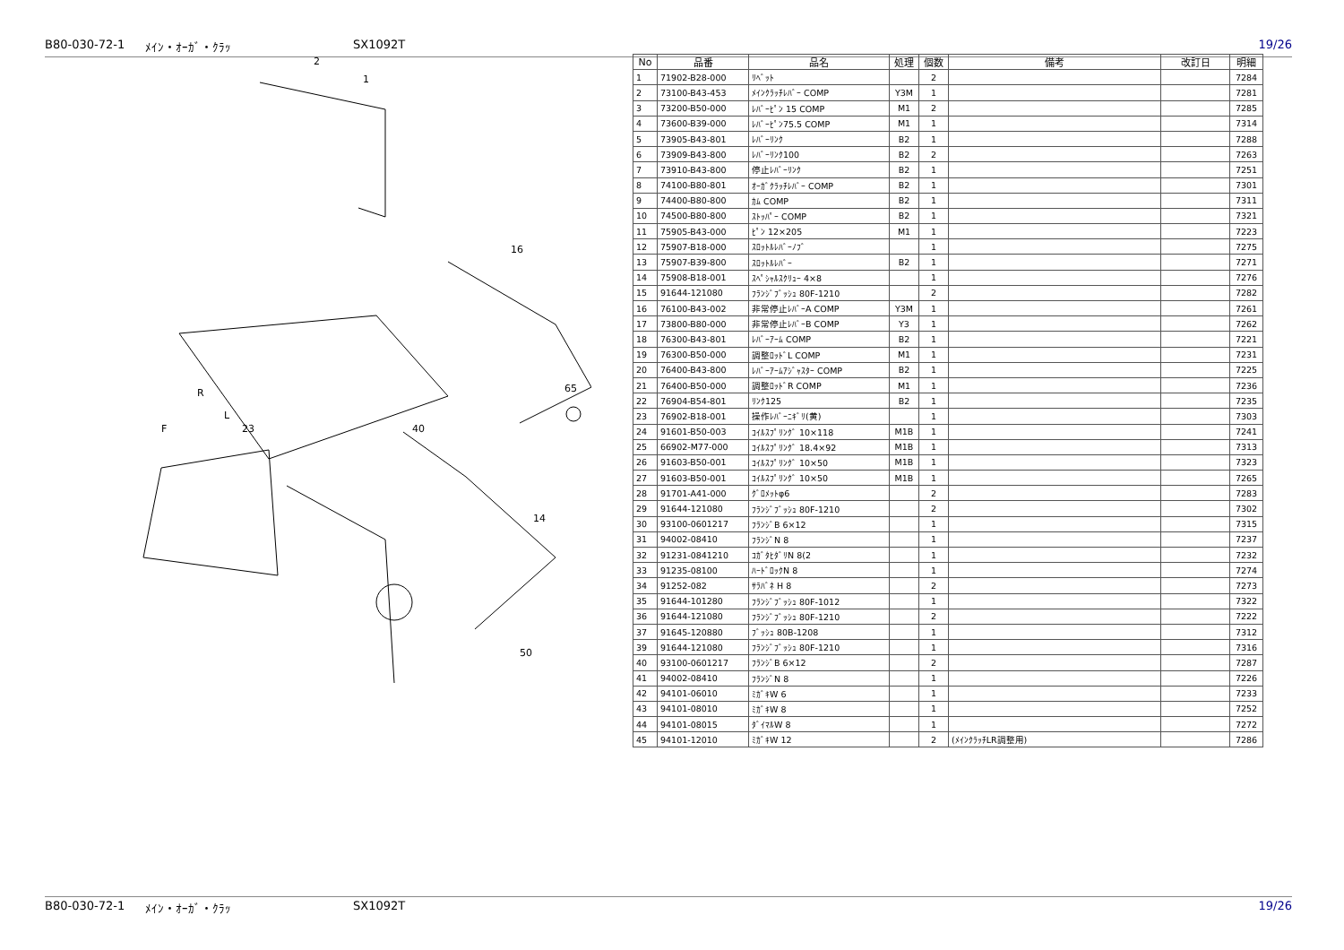B80-030-72-1 ﾒｲﾝ・ｵｰｶﾞ・ｸﾗｯ SX1092T 19/26
2
1
16
R
F
L
23
40
65
14
50
| No | 品番 | 品名 | 処理 | 個数 | 備考 | 改訂日 | 明細 |
| --- | --- | --- | --- | --- | --- | --- | --- |
| 1 | 71902-B28-000 | ﾘﾍﾞｯﾄ | | 2 | | | 7284 |
| 2 | 73100-B43-453 | ﾒｲﾝｸﾗｯﾁﾚﾊﾞｰ COMP | Y3M | 1 | | | 7281 |
| 3 | 73200-B50-000 | ﾚﾊﾞｰﾋﾟﾝ 15 COMP | M1 | 2 | | | 7285 |
| 4 | 73600-B39-000 | ﾚﾊﾞｰﾋﾟﾝ75.5 COMP | M1 | 1 | | | 7314 |
| 5 | 73905-B43-801 | ﾚﾊﾞｰﾘﾝｸ | B2 | 1 | | | 7288 |
| 6 | 73909-B43-800 | ﾚﾊﾞｰﾘﾝｸ100 | B2 | 2 | | | 7263 |
| 7 | 73910-B43-800 | 停止ﾚﾊﾞｰﾘﾝｸ | B2 | 1 | | | 7251 |
| 8 | 74100-B80-801 | ｵｰｶﾞｸﾗｯﾁﾚﾊﾞｰ COMP | B2 | 1 | | | 7301 |
| 9 | 74400-B80-800 | ｶﾑ COMP | B2 | 1 | | | 7311 |
| 10 | 74500-B80-800 | ｽﾄｯﾊﾟｰ COMP | B2 | 1 | | | 7321 |
| 11 | 75905-B43-000 | ﾋﾟﾝ 12×205 | M1 | 1 | | | 7223 |
| 12 | 75907-B18-000 | ｽﾛｯﾄﾙﾚﾊﾞｰﾉﾌﾞ | | 1 | | | 7275 |
| 13 | 75907-B39-800 | ｽﾛｯﾄﾙﾚﾊﾞｰ | B2 | 1 | | | 7271 |
| 14 | 75908-B18-001 | ｽﾍﾟｼｬﾙｽｸﾘｭｰ 4×8 | | 1 | | | 7276 |
| 15 | 91644-121080 | ﾌﾗﾝｼﾞﾌﾞｯｼｭ 80F-1210 | | 2 | | | 7282 |
| 16 | 76100-B43-002 | 非常停止ﾚﾊﾞｰA COMP | Y3M | 1 | | | 7261 |
| 17 | 73800-B80-000 | 非常停止ﾚﾊﾞｰB COMP | Y3 | 1 | | | 7262 |
| 18 | 76300-B43-801 | ﾚﾊﾞｰｱｰﾑ COMP | B2 | 1 | | | 7221 |
| 19 | 76300-B50-000 | 調整ﾛｯﾄﾞL COMP | M1 | 1 | | | 7231 |
| 20 | 76400-B43-800 | ﾚﾊﾞｰｱｰﾑｱｼﾞｬｽﾀｰ COMP | B2 | 1 | | | 7225 |
| 21 | 76400-B50-000 | 調整ﾛｯﾄﾞR COMP | M1 | 1 | | | 7236 |
| 22 | 76904-B54-801 | ﾘﾝｸ125 | B2 | 1 | | | 7235 |
| 23 | 76902-B18-001 | 操作ﾚﾊﾞｰﾆｷﾞﾘ(黄) | | 1 | | | 7303 |
| 24 | 91601-B50-003 | ｺｲﾙｽﾌﾟﾘﾝｸﾞ 10×118 | M1B | 1 | | | 7241 |
| 25 | 66902-M77-000 | ｺｲﾙｽﾌﾟﾘﾝｸﾞ 18.4×92 | M1B | 1 | | | 7313 |
| 26 | 91603-B50-001 | ｺｲﾙｽﾌﾟﾘﾝｸﾞ 10×50 | M1B | 1 | | | 7323 |
| 27 | 91603-B50-001 | ｺｲﾙｽﾌﾟﾘﾝｸﾞ 10×50 | M1B | 1 | | | 7265 |
| 28 | 91701-A41-000 | ｸﾞﾛﾒｯﾄφ6 | | 2 | | | 7283 |
| 29 | 91644-121080 | ﾌﾗﾝｼﾞﾌﾞｯｼｭ 80F-1210 | | 2 | | | 7302 |
| 30 | 93100-0601217 | ﾌﾗﾝｼﾞB 6×12 | | 1 | | | 7315 |
| 31 | 94002-08410 | ﾌﾗﾝｼﾞN 8 | | 1 | | | 7237 |
| 32 | 91231-0841210 | ｺｶﾞﾀﾋﾀﾞﾘN 8(2 | | 1 | | | 7232 |
| 33 | 91235-08100 | ﾊｰﾄﾞﾛｯｸN 8 | | 1 | | | 7274 |
| 34 | 91252-082 | ｻﾗﾊﾞﾈ H 8 | | 2 | | | 7273 |
| 35 | 91644-101280 | ﾌﾗﾝｼﾞﾌﾞｯｼｭ 80F-1012 | | 1 | | | 7322 |
| 36 | 91644-121080 | ﾌﾗﾝｼﾞﾌﾞｯｼｭ 80F-1210 | | 2 | | | 7222 |
| 37 | 91645-120880 | ﾌﾞｯｼｭ 80B-1208 | | 1 | | | 7312 |
| 39 | 91644-121080 | ﾌﾗﾝｼﾞﾌﾞｯｼｭ 80F-1210 | | 1 | | | 7316 |
| 40 | 93100-0601217 | ﾌﾗﾝｼﾞB 6×12 | | 2 | | | 7287 |
| 41 | 94002-08410 | ﾌﾗﾝｼﾞN 8 | | 1 | | | 7226 |
| 42 | 94101-06010 | ﾐｶﾞｷW 6 | | 1 | | | 7233 |
| 43 | 94101-08010 | ﾐｶﾞｷW 8 | | 1 | | | 7252 |
| 44 | 94101-08015 | ﾀﾞｲﾏﾙW 8 | | 1 | | | 7272 |
| 45 | 94101-12010 | ﾐｶﾞｷW 12 | | 2 | (ﾒｲﾝｸﾗｯﾁLR調整用) | | 7286 |
B80-030-72-1 ﾒｲﾝ・ｵｰｶﾞ・ｸﾗｯ SX1092T 19/26